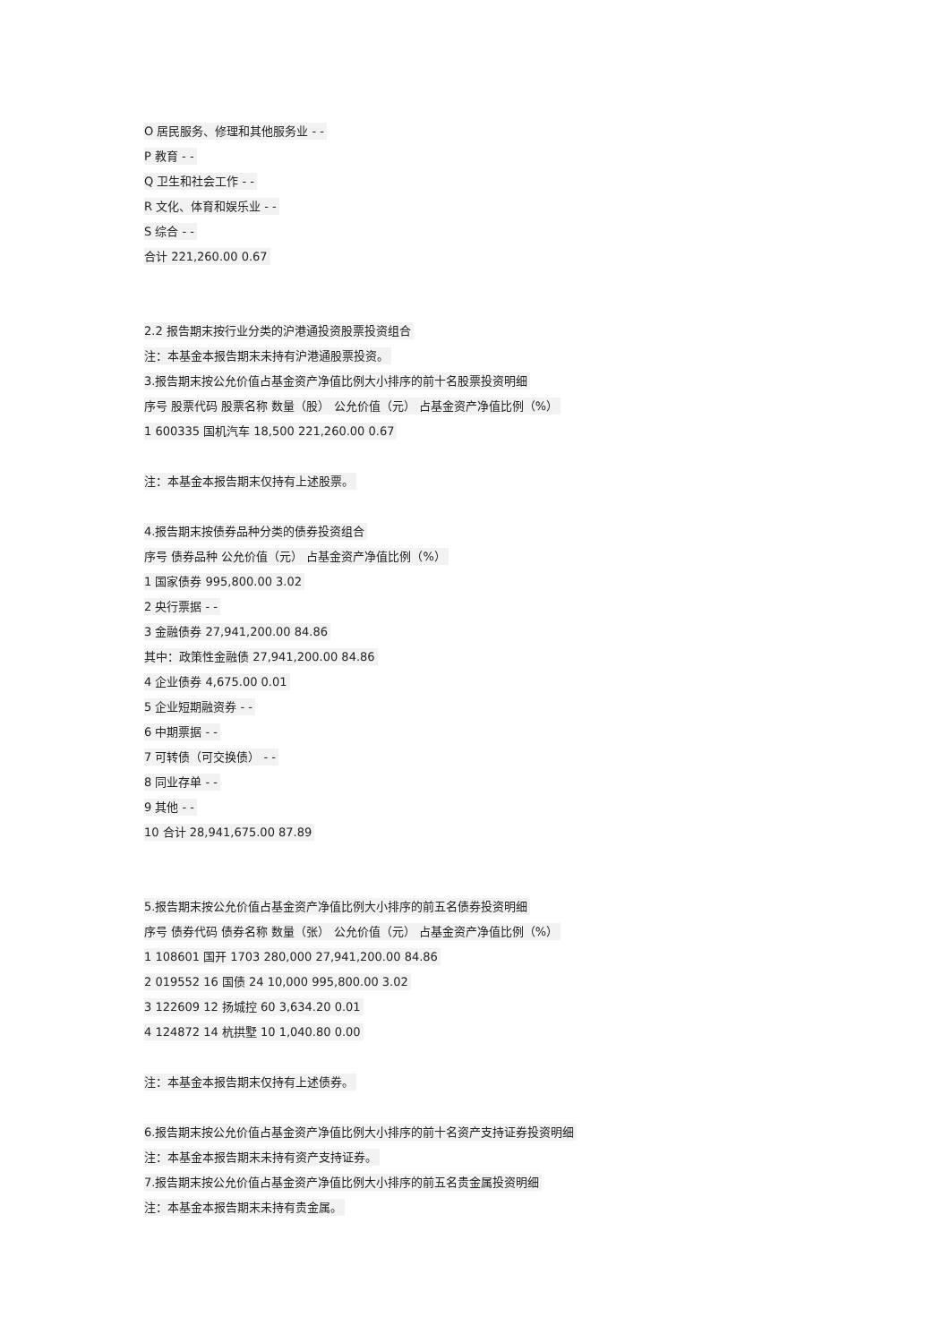O 居民服务、修理和其他服务业 - -
P 教育 - -
Q 卫生和社会工作 - -
R 文化、体育和娱乐业 - -
S 综合 - -
合计 221,260.00 0.67
2.2 报告期末按行业分类的沪港通投资股票投资组合
注：本基金本报告期末未持有沪港通股票投资。
3.报告期末按公允价值占基金资产净值比例大小排序的前十名股票投资明细
序号 股票代码 股票名称 数量（股） 公允价值（元） 占基金资产净值比例（%）
1 600335 国机汽车 18,500 221,260.00 0.67
注：本基金本报告期末仅持有上述股票。
4.报告期末按债券品种分类的债券投资组合
序号 债券品种 公允价值（元） 占基金资产净值比例（%）
1 国家债券 995,800.00 3.02
2 央行票据 - -
3 金融债券 27,941,200.00 84.86
其中：政策性金融债 27,941,200.00 84.86
4 企业债券 4,675.00 0.01
5 企业短期融资券 - -
6 中期票据 - -
7 可转债（可交换债） - -
8 同业存单 - -
9 其他 - -
10 合计 28,941,675.00 87.89
5.报告期末按公允价值占基金资产净值比例大小排序的前五名债券投资明细
序号 债券代码 债券名称 数量（张） 公允价值（元） 占基金资产净值比例（%）
1 108601 国开 1703 280,000 27,941,200.00 84.86
2 019552 16 国债 24 10,000 995,800.00 3.02
3 122609 12 扬城控 60 3,634.20 0.01
4 124872 14 杭拱墅 10 1,040.80 0.00
注：本基金本报告期末仅持有上述债券。
6.报告期末按公允价值占基金资产净值比例大小排序的前十名资产支持证券投资明细
注：本基金本报告期末未持有资产支持证券。
7.报告期末按公允价值占基金资产净值比例大小排序的前五名贵金属投资明细
注：本基金本报告期末未持有贵金属。